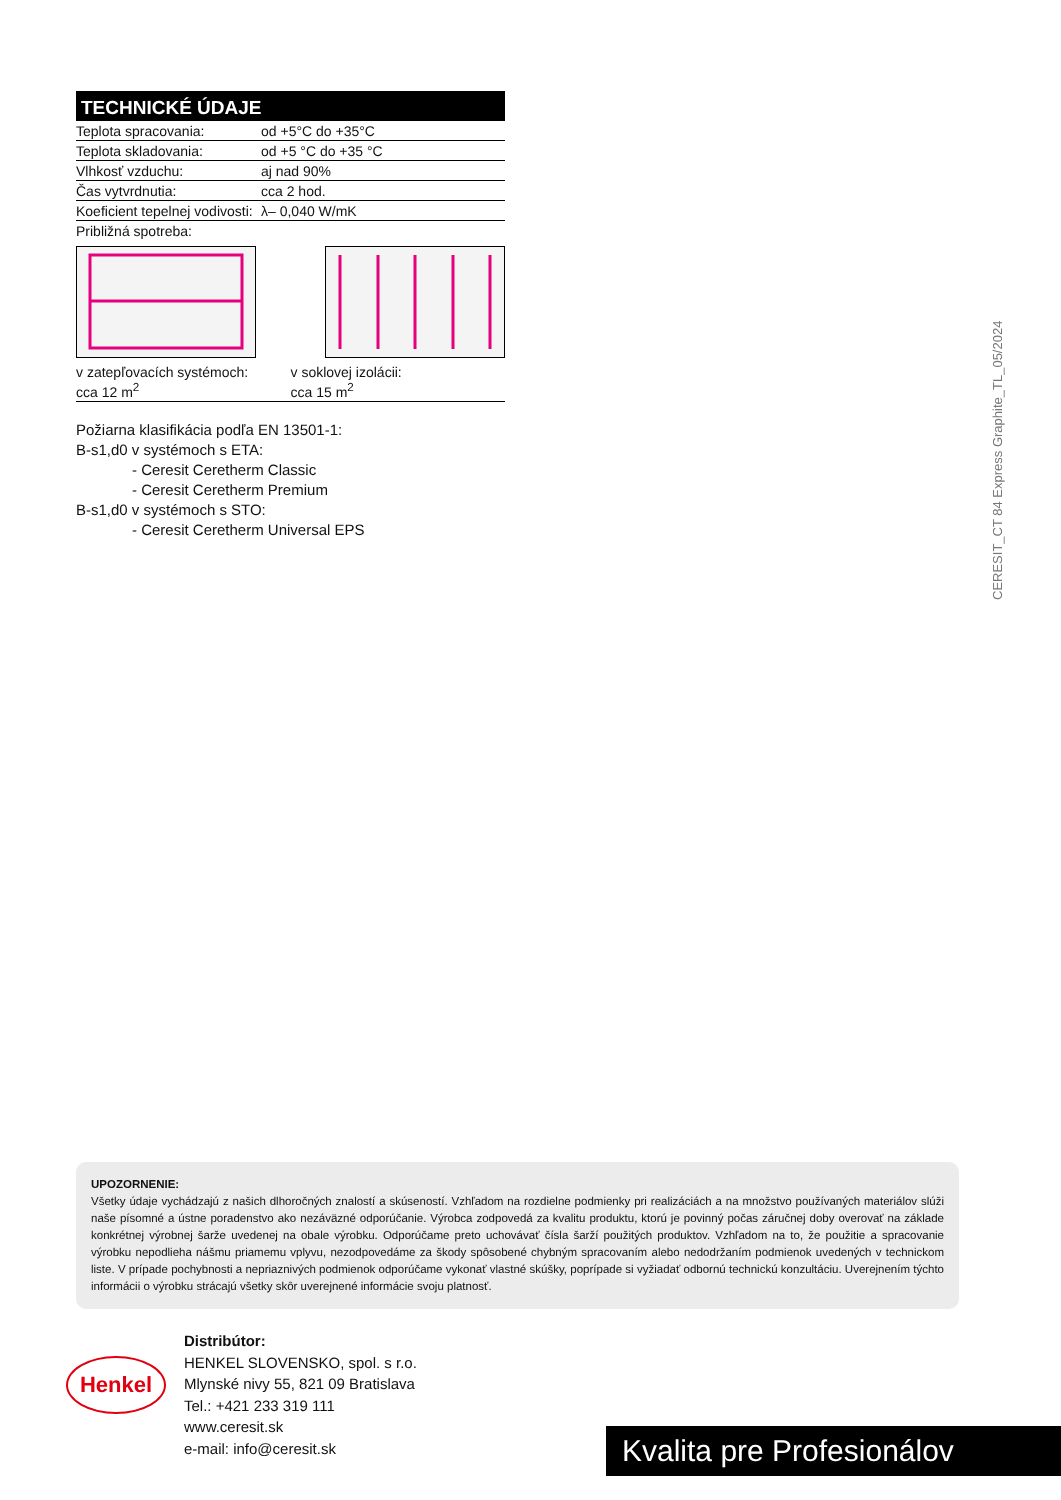TECHNICKÉ ÚDAJE
| Teplota spracovania: | od +5°C do +35°C |
| Teplota skladovania: | od +5 °C do +35 °C |
| Vlhkosť vzduchu: | aj nad 90% |
| Čas vytvrdnutia: | cca 2 hod. |
| Koeficient tepelnej vodivosti: | λ– 0,040 W/mK |
| Približná spotreba: | |
v zatepľovacích systémoch:
cca 12 m<sup>2</sup>
v soklovej izolácii:
cca 15 m<sup>2</sup>
Požiarna klasifikácia podľa EN 13501-1:
B-s1,d0 v systémoch s ETA:
- Ceresit Ceretherm Classic
- Ceresit Ceretherm Premium
B-s1,d0 v systémoch s STO:
- Ceresit Ceretherm Universal EPS
CERESIT_CT 84 Express Graphite_TL_05/2024
UPOZORNENIE:
Všetky údaje vychádzajú z našich dlhoročných znalostí a skúseností. Vzhľadom na rozdielne podmienky pri realizáciách a na množstvo používaných materiálov slúži naše písomné a ústne poradenstvo ako nezáväzné odporúčanie. Výrobca zodpovedá za kvalitu produktu, ktorú je povinný počas záručnej doby overovať na základe konkrétnej výrobnej šarže uvedenej na obale výrobku. Odporúčame preto uchovávať čísla šarží použitých produktov. Vzhľadom na to, že použitie a spracovanie výrobku nepodlieha nášmu priamemu vplyvu, nezodpovedáme za škody spôsobené chybným spracovaním alebo nedodržaním podmienok uvedených v technickom liste. V prípade pochybnosti a nepriaznivých podmienok odporúčame vykonať vlastné skúšky, poprípade si vyžiadať odbornú technickú konzultáciu. Uverejnením týchto informácii o výrobku strácajú všetky skôr uverejnené informácie svoju platnosť.
Henkel
Distribútor:
HENKEL SLOVENSKO, spol. s r.o.
Mlynské nivy 55, 821 09 Bratislava
Tel.: +421 233 319 111
www.ceresit.sk
e-mail: info@ceresit.sk
Kvalita pre Profesionálov